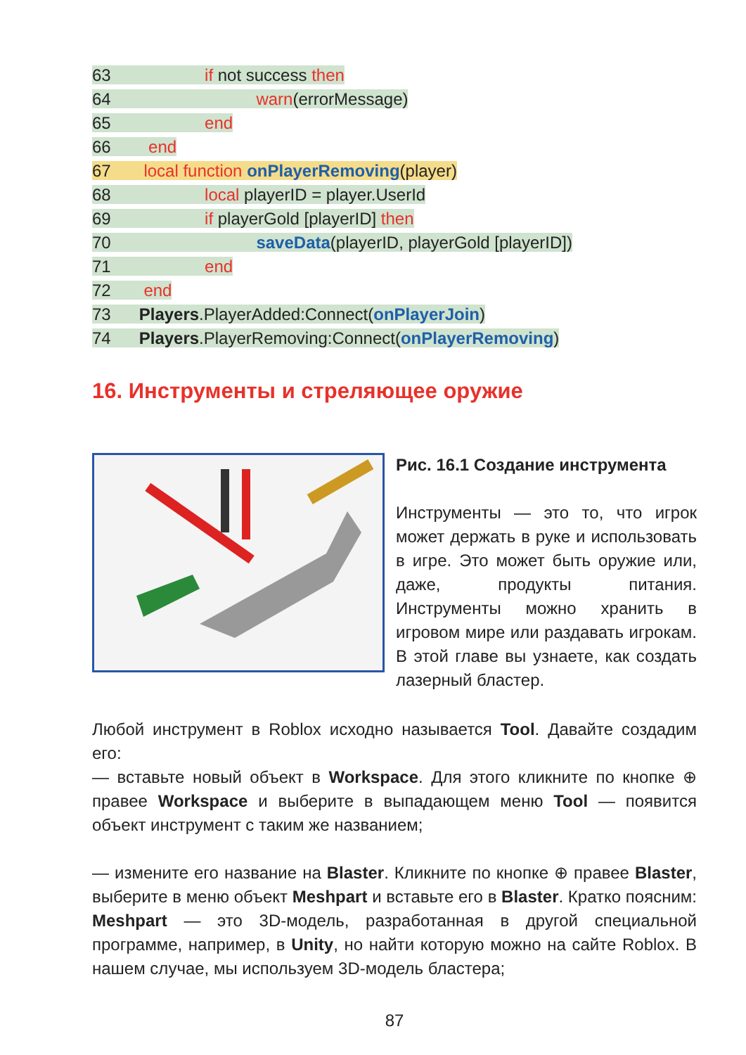63 if not success then
64 warn(errorMessage)
65 end
66 end
67 local function onPlayerRemoving(player)
68 local playerID = player.UserId
69 if playerGold [playerID] then
70 saveData(playerID, playerGold [playerID])
71 end
72 end
73 Players.PlayerAdded:Connect(onPlayerJoin)
74 Players.PlayerRemoving:Connect(onPlayerRemoving)
16. Инструменты и стреляющее оружие
Рис. 16.1 Создание инструмента
Инструменты — это то, что игрок может держать в руке и использовать в игре. Это может быть оружие или, даже, продукты питания. Инструменты можно хранить в игровом мире или раздавать игрокам. В этой главе вы узнаете, как создать лазерный бластер.
Любой инструмент в Roblox исходно называется Tool. Давайте создадим его:
— вставьте новый объект в Workspace. Для этого кликните по кнопке ⊕ правее Workspace и выберите в выпадающем меню Tool — появится объект инструмент с таким же названием;
— измените его название на Blaster. Кликните по кнопке ⊕ правее Blaster, выберите в меню объект Meshpart и вставьте его в Blaster. Кратко поясним: Meshpart — это 3D-модель, разработанная в другой специальной программе, например, в Unity, но найти которую можно на сайте Roblox. В нашем случае, мы используем 3D-модель бластера;
87